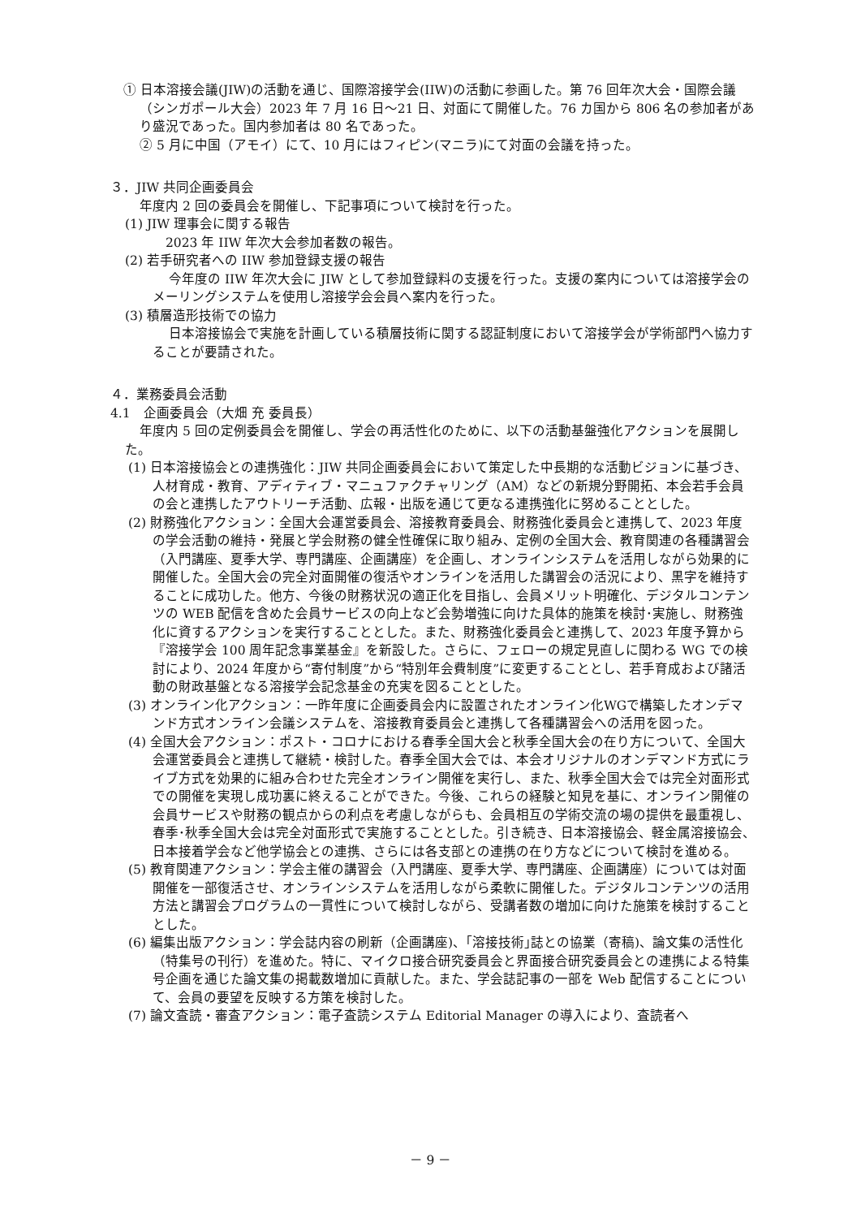① 日本溶接会議(JIW)の活動を通じ、国際溶接学会(IIW)の活動に参画した。第 76 回年次大会・国際会議（シンガポール大会）2023 年 7 月 16 日～21 日、対面にて開催した。76 カ国から 806 名の参加者があり盛況であった。国内参加者は 80 名であった。
② 5 月に中国（アモイ）にて、10 月にはフィピン(マニラ)にて対面の会議を持った。
３．JIW 共同企画委員会
年度内 2 回の委員会を開催し、下記事項について検討を行った。
(1) JIW 理事会に関する報告
2023 年 IIW 年次大会参加者数の報告。
(2) 若手研究者への IIW 参加登録支援の報告
今年度の IIW 年次大会に JIW として参加登録料の支援を行った。支援の案内については溶接学会のメーリングシステムを使用し溶接学会会員へ案内を行った。
(3) 積層造形技術での協力
日本溶接協会で実施を計画している積層技術に関する認証制度において溶接学会が学術部門へ協力することが要請された。
４．業務委員会活動
4.1　企画委員会（大畑 充 委員長）
年度内 5 回の定例委員会を開催し、学会の再活性化のために、以下の活動基盤強化アクションを展開した。
(1) 日本溶接協会との連携強化：JIW 共同企画委員会において策定した中長期的な活動ビジョンに基づき、人材育成・教育、アディティブ・マニュファクチャリング（AM）などの新規分野開拓、本会若手会員の会と連携したアウトリーチ活動、広報・出版を通じて更なる連携強化に努めることとした。
(2) 財務強化アクション：全国大会運営委員会、溶接教育委員会、財務強化委員会と連携して、2023 年度の学会活動の維持・発展と学会財務の健全性確保に取り組み、定例の全国大会、教育関連の各種講習会（入門講座、夏季大学、専門講座、企画講座）を企画し、オンラインシステムを活用しながら効果的に開催した。全国大会の完全対面開催の復活やオンラインを活用した講習会の活況により、黒字を維持することに成功した。他方、今後の財務状況の適正化を目指し、会員メリット明確化、デジタルコンテンツの WEB 配信を含めた会員サービスの向上など会勢増強に向けた具体的施策を検討･実施し、財務強化に資するアクションを実行することとした。また、財務強化委員会と連携して、2023 年度予算から『溶接学会 100 周年記念事業基金』を新設した。さらに、フェローの規定見直しに関わる WG での検討により、2024 年度から“寄付制度”から“特別年会費制度”に変更することとし、若手育成および諸活動の財政基盤となる溶接学会記念基金の充実を図ることとした。
(3) オンライン化アクション：一昨年度に企画委員会内に設置されたオンライン化WGで構築したオンデマンド方式オンライン会議システムを、溶接教育委員会と連携して各種講習会への活用を図った。
(4) 全国大会アクション：ポスト・コロナにおける春季全国大会と秋季全国大会の在り方について、全国大会運営委員会と連携して継続・検討した。春季全国大会では、本会オリジナルのオンデマンド方式にライブ方式を効果的に組み合わせた完全オンライン開催を実行し、また、秋季全国大会では完全対面形式での開催を実現し成功裏に終えることができた。今後、これらの経験と知見を基に、オンライン開催の会員サービスや財務の観点からの利点を考慮しながらも、会員相互の学術交流の場の提供を最重視し、春季･秋季全国大会は完全対面形式で実施することとした。引き続き、日本溶接協会、軽金属溶接協会、日本接着学会など他学協会との連携、さらには各支部との連携の在り方などについて検討を進める。
(5) 教育関連アクション：学会主催の講習会（入門講座、夏季大学、専門講座、企画講座）については対面開催を一部復活させ、オンラインシステムを活用しながら柔軟に開催した。デジタルコンテンツの活用方法と講習会プログラムの一貫性について検討しながら、受講者数の増加に向けた施策を検討することとした。
(6) 編集出版アクション：学会誌内容の刷新（企画講座)、｢溶接技術｣誌との協業（寄稿)、論文集の活性化（特集号の刊行）を進めた。特に、マイクロ接合研究委員会と界面接合研究委員会との連携による特集号企画を通じた論文集の掲載数増加に貢献した。また、学会誌記事の一部を Web 配信することについて、会員の要望を反映する方策を検討した。
(7) 論文査読・審査アクション：電子査読システム Editorial Manager の導入により、査読者へ
－ 9 －